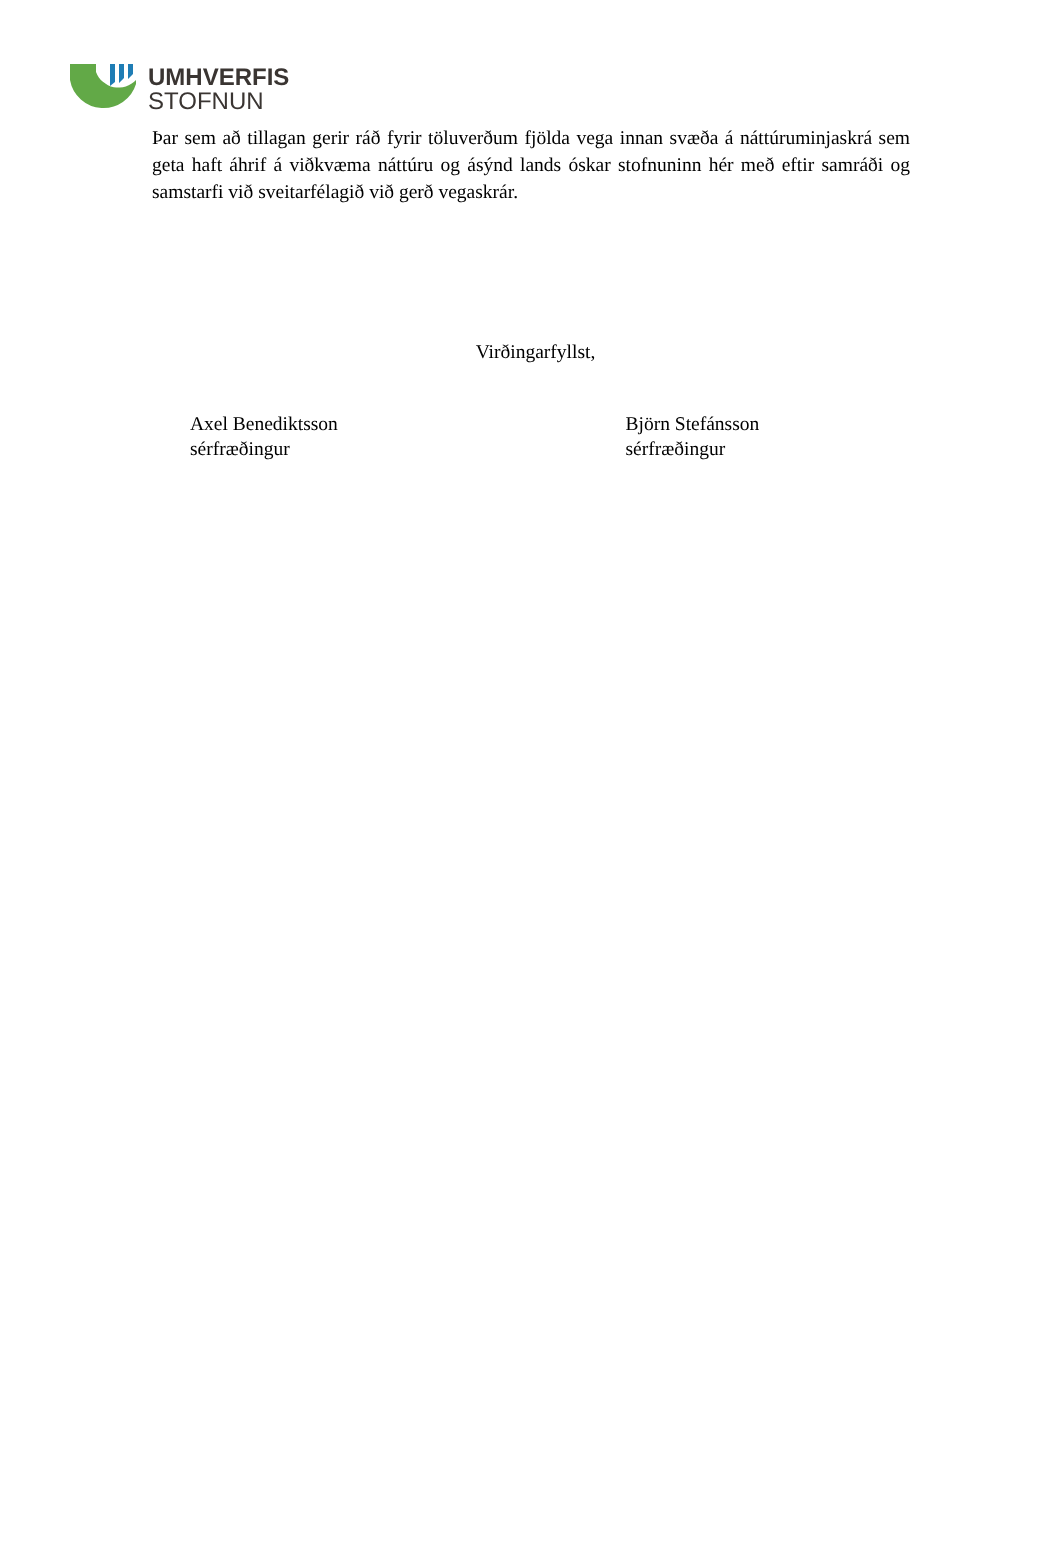UMHVERFIS
STOFNUN
Þar sem að tillagan gerir ráð fyrir töluverðum fjölda vega innan svæða á náttúruminjaskrá sem geta haft áhrif á viðkvæma náttúru og ásýnd lands óskar stofnuninn hér með eftir samráði og samstarfi við sveitarfélagið við gerð vegaskrár.
Virðingarfyllst,
Axel Benediktsson
sérfræðingur
Björn Stefánsson
sérfræðingur